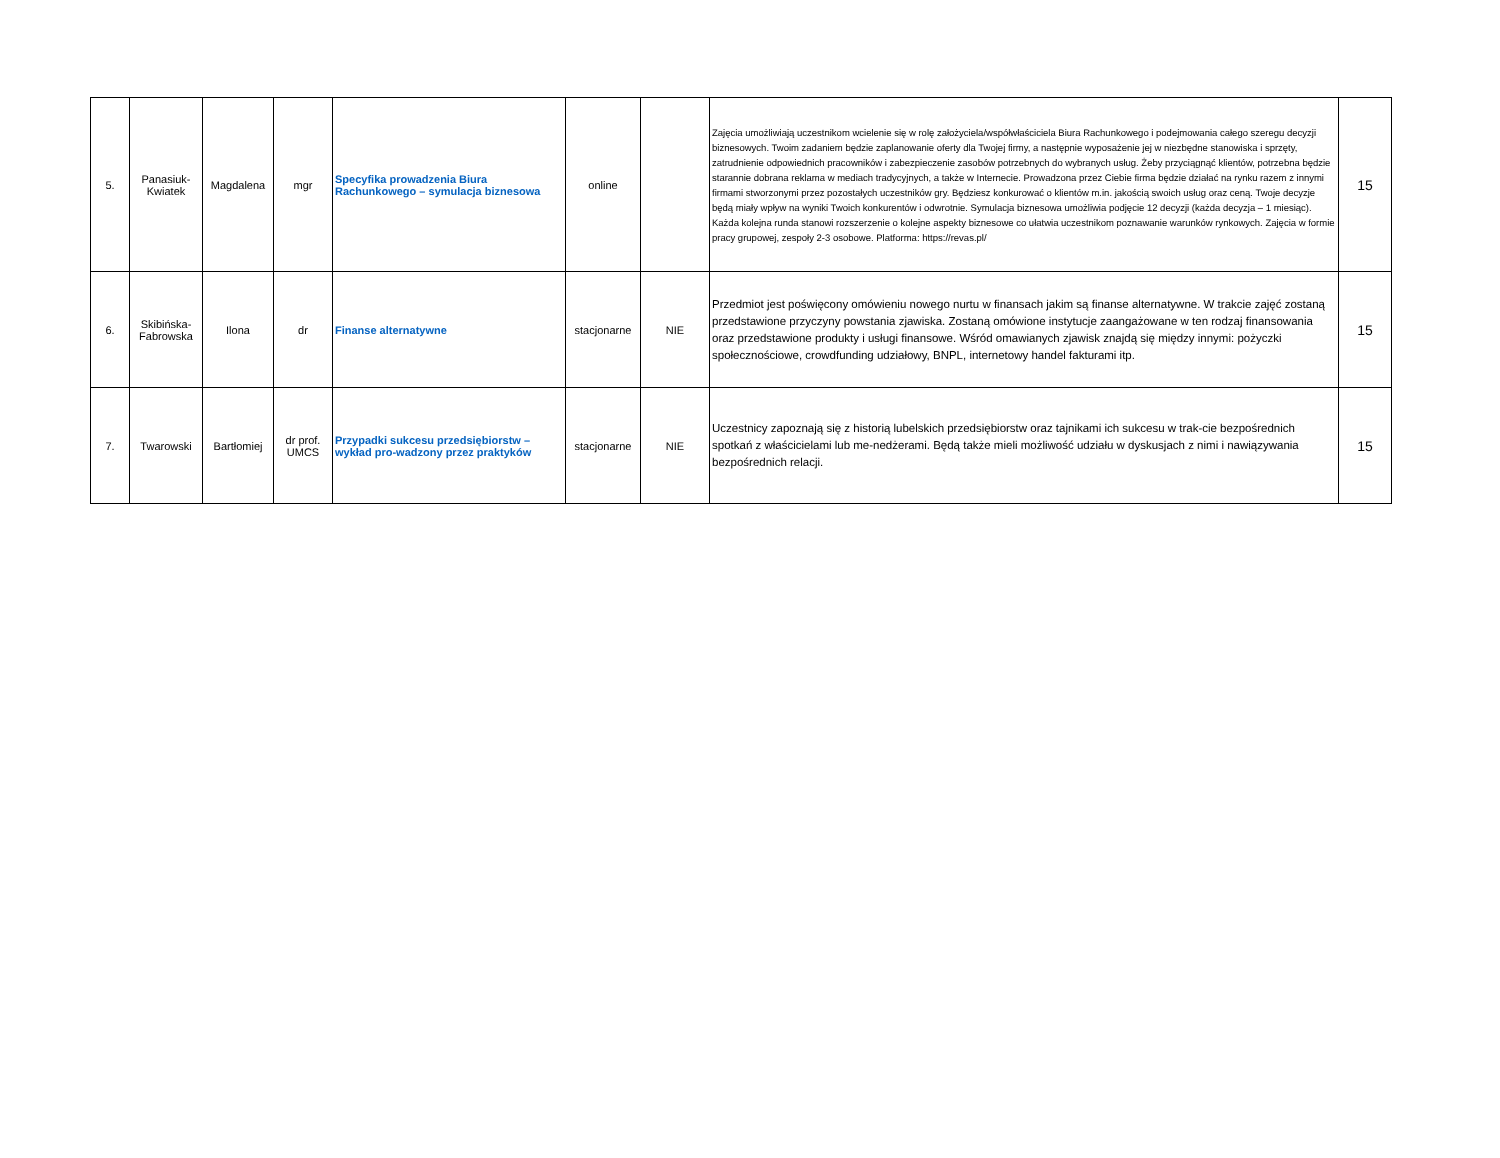| 5. | Panasiuk- Kwiatek | Magdalena | mgr | Specyfika prowadzenia Biura Rachunkowego – symulacja biznesowa | online | | Zajęcia umożliwiają uczestnikom wcielenie się w rolę założyciela/współwłaściciela Biura Rachunkowego i podejmowania całego szeregu decyzji biznesowych. Twoim zadaniem będzie zaplanowanie oferty dla Twojej firmy, a następnie wyposażenie jej w niezbędne stanowiska i sprzęty, zatrudnienie odpowiednich pracowników i zabezpieczenie zasobów potrzebnych do wybranych usług. Żeby przyciągnąć klientów, potrzebna będzie starannie dobrana reklama w mediach tradycyjnych, a także w Internecie. Prowadzona przez Ciebie firma będzie działać na rynku razem z innymi firmami stworzonymi przez pozostałych uczestników gry. Będziesz konkurować o klientów m.in. jakością swoich usług oraz ceną. Twoje decyzje będą miały wpływ na wyniki Twoich konkurentów i odwrotnie. Symulacja biznesowa umożliwia podjęcie 12 decyzji (każda decyzja – 1 miesiąc). Każda kolejna runda stanowi rozszerzenie o kolejne aspekty biznesowe co ułatwia uczestnikom poznawanie warunków rynkowych. Zajęcia w formie pracy grupowej, zespoły 2-3 osobowe. Platforma: https://revas.pl/ | 15 |
| 6. | Skibińska- Fabrowska | Ilona | dr | Finanse alternatywne | stacjonarne | NIE | Przedmiot jest poświęcony omówieniu nowego nurtu w finansach jakim są finanse alternatywne. W trakcie zajęć zostaną przedstawione przyczyny powstania zjawiska. Zostaną omówione instytucje zaangażowane w ten rodzaj finansowania oraz przedstawione produkty i usługi finansowe. Wśród omawianych zjawisk znajdą się między innymi: pożyczki społecznościowe, crowdfunding udziałowy, BNPL, internetowy handel fakturami itp. | 15 |
| 7. | Twarowski | Bartłomiej | dr prof. UMCS | Przypadki sukcesu przedsiębiorstw – wykład pro-wadzony przez praktyków | stacjonarne | NIE | Uczestnicy zapoznają się z historią lubelskich przedsiębiorstw oraz tajnikami ich sukcesu w trak-cie bezpośrednich spotkań z właścicielami lub me-nedżerami. Będą także mieli możliwość udziału w dyskusjach z nimi i nawiązywania bezpośrednich relacji. | 15 |